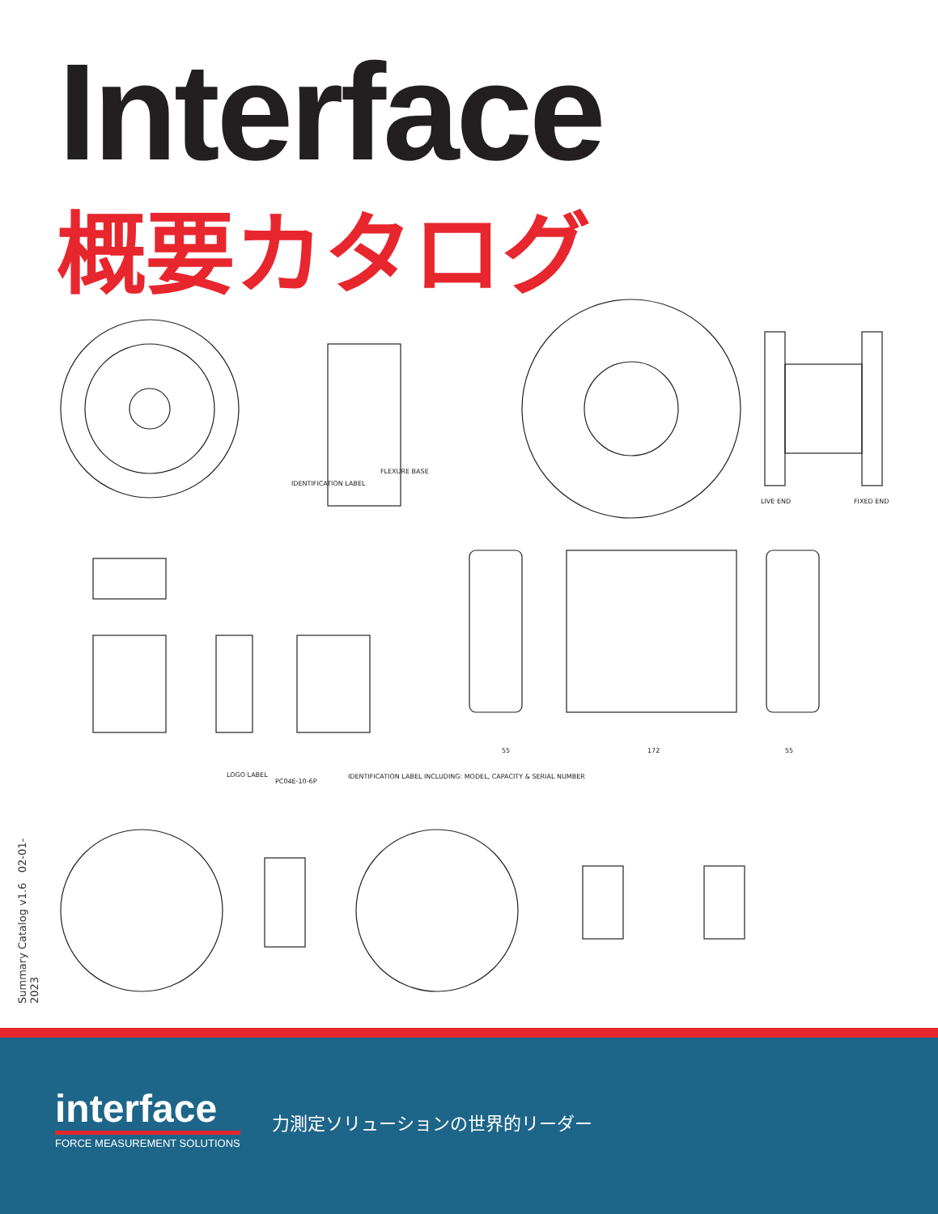Interface
概要カタログ
IDENTIFICATION LABEL
FLEXURE BASE
LOGO LABEL
PC04E-10-6P
IDENTIFICATION LABEL INCLUDING: MODEL, CAPACITY & SERIAL NUMBER
55
172
55
LIVE END
FIXED END
Summary Catalog v1.6 02-01-2023
interface
FORCE MEASUREMENT SOLUTIONS
力測定ソリューションの世界的リーダー